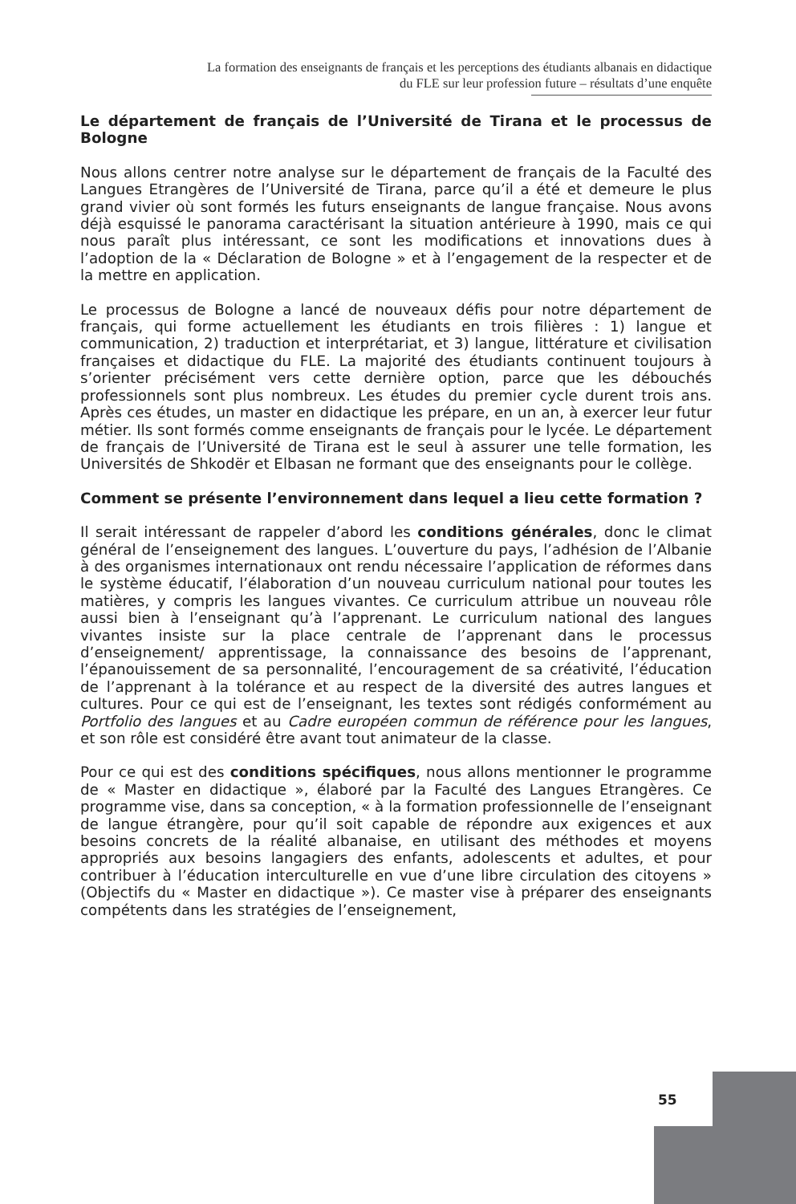La formation des enseignants de français et les perceptions des étudiants albanais en didactique du FLE sur leur profession future – résultats d’une enquête
Le département de français de l’Université de Tirana et le processus de Bologne
Nous allons centrer notre analyse sur le département de français de la Faculté des Langues Etrangères de l’Université de Tirana, parce qu’il a été et demeure le plus grand vivier où sont formés les futurs enseignants de langue française. Nous avons déjà esquissé le panorama caractérisant la situation antérieure à 1990, mais ce qui nous paraît plus intéressant, ce sont les modifications et innovations dues à l’adoption de la « Déclaration de Bologne » et à l’engagement de la respecter et de la mettre en application.
Le processus de Bologne a lancé de nouveaux défis pour notre département de français, qui forme actuellement les étudiants en trois filières : 1) langue et communication, 2) traduction et interprétariat, et 3) langue, littérature et civilisation françaises et didactique du FLE. La majorité des étudiants continuent toujours à s’orienter précisément vers cette dernière option, parce que les débouchés professionnels sont plus nombreux. Les études du premier cycle durent trois ans. Après ces études, un master en didactique les prépare, en un an, à exercer leur futur métier. Ils sont formés comme enseignants de français pour le lycée. Le département de français de l’Université de Tirana est le seul à assurer une telle formation, les Universités de Shkodër et Elbasan ne formant que des enseignants pour le collège.
Comment se présente l’environnement dans lequel a lieu cette formation ?
Il serait intéressant de rappeler d’abord les conditions générales, donc le climat général de l’enseignement des langues. L’ouverture du pays, l’adhésion de l’Albanie à des organismes internationaux ont rendu nécessaire l’application de réformes dans le système éducatif, l’élaboration d’un nouveau curriculum national pour toutes les matières, y compris les langues vivantes. Ce curriculum attribue un nouveau rôle aussi bien à l’enseignant qu’à l’apprenant. Le curriculum national des langues vivantes insiste sur la place centrale de l’apprenant dans le processus d’enseignement/ apprentissage, la connaissance des besoins de l’apprenant, l’épanouissement de sa personnalité, l’encouragement de sa créativité, l’éducation de l’apprenant à la tolérance et au respect de la diversité des autres langues et cultures. Pour ce qui est de l’enseignant, les textes sont rédigés conformément au Portfolio des langues et au Cadre européen commun de référence pour les langues, et son rôle est considéré être avant tout animateur de la classe.
Pour ce qui est des conditions spécifiques, nous allons mentionner le programme de « Master en didactique », élaboré par la Faculté des Langues Etrangères. Ce programme vise, dans sa conception, « à la formation professionnelle de l’enseignant de langue étrangère, pour qu’il soit capable de répondre aux exigences et aux besoins concrets de la réalité albanaise, en utilisant des méthodes et moyens appropriés aux besoins langagiers des enfants, adolescents et adultes, et pour contribuer à l’éducation interculturelle en vue d’une libre circulation des citoyens » (Objectifs du « Master en didactique »). Ce master vise à préparer des enseignants compétents dans les stratégies de l’enseignement,
55